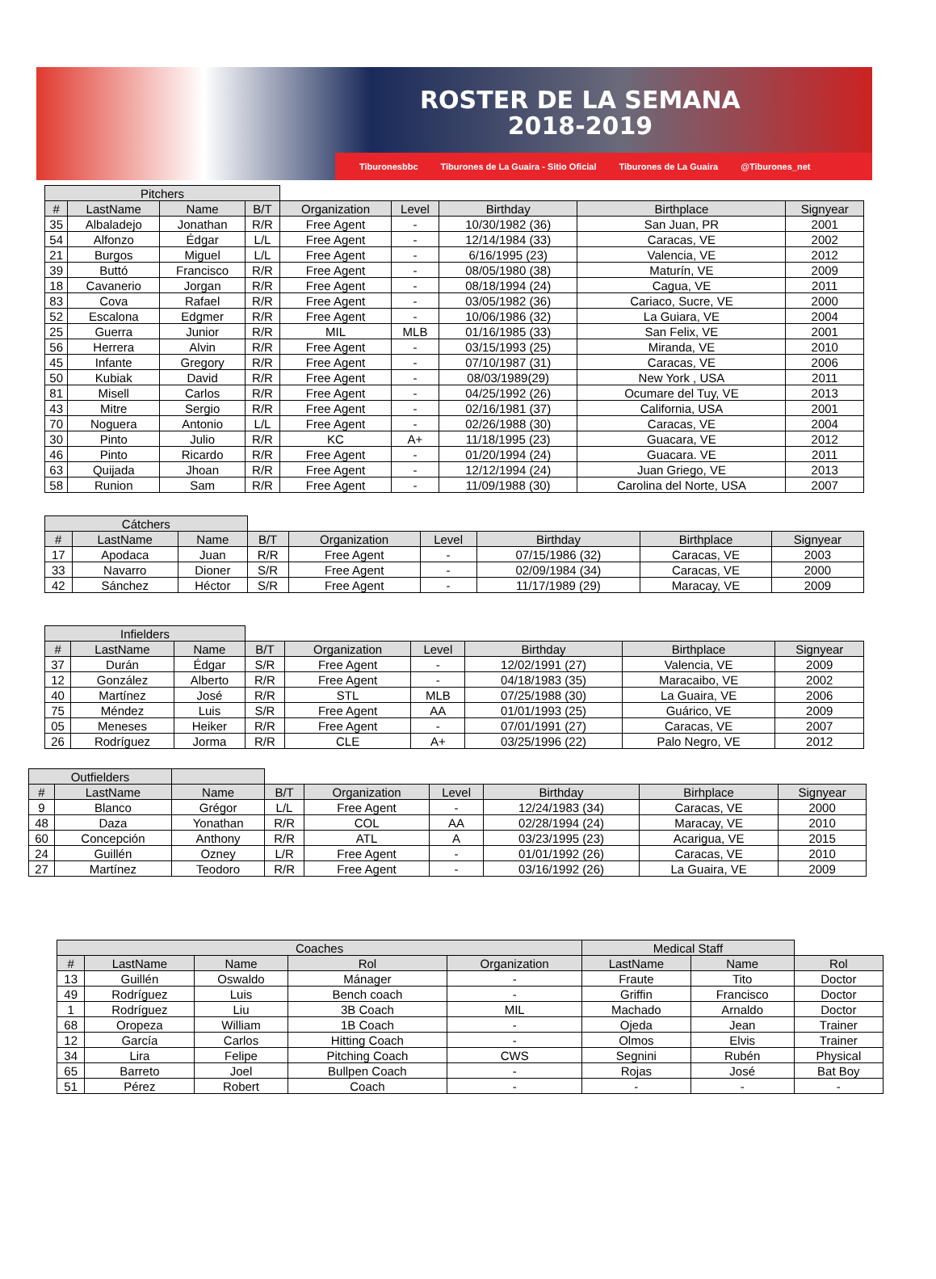ROSTER DE LA SEMANA
2018-2019
Tiburonesbbc Tiburones de La Guaira - Sitio Oficial Tiburones de La Guaira @Tiburones_net
| Pitchers | | | | | | | | |
| # | LastName | Name | B/T | Organization | Level | Birthday | Birthplace | Signyear |
| 35 | Albaladejo | Jonathan | R/R | Free Agent | - | 10/30/1982 (36) | San Juan, PR | 2001 |
| 54 | Alfonzo | Édgar | L/L | Free Agent | - | 12/14/1984 (33) | Caracas, VE | 2002 |
| 21 | Burgos | Miguel | L/L | Free Agent | - | 6/16/1995 (23) | Valencia, VE | 2012 |
| 39 | Buttó | Francisco | R/R | Free Agent | - | 08/05/1980 (38) | Maturín, VE | 2009 |
| 18 | Cavanerio | Jorgan | R/R | Free Agent | - | 08/18/1994 (24) | Cagua, VE | 2011 |
| 83 | Cova | Rafael | R/R | Free Agent | - | 03/05/1982 (36) | Cariaco, Sucre, VE | 2000 |
| 52 | Escalona | Edgmer | R/R | Free Agent | - | 10/06/1986 (32) | La Guiara, VE | 2004 |
| 25 | Guerra | Junior | R/R | MIL | MLB | 01/16/1985 (33) | San Felix, VE | 2001 |
| 56 | Herrera | Alvin | R/R | Free Agent | - | 03/15/1993 (25) | Miranda, VE | 2010 |
| 45 | Infante | Gregory | R/R | Free Agent | - | 07/10/1987 (31) | Caracas, VE | 2006 |
| 50 | Kubiak | David | R/R | Free Agent | - | 08/03/1989(29) | New York , USA | 2011 |
| 81 | Misell | Carlos | R/R | Free Agent | - | 04/25/1992 (26) | Ocumare del Tuy, VE | 2013 |
| 43 | Mitre | Sergio | R/R | Free Agent | - | 02/16/1981 (37) | California, USA | 2001 |
| 70 | Noguera | Antonio | L/L | Free Agent | - | 02/26/1988 (30) | Caracas, VE | 2004 |
| 30 | Pinto | Julio | R/R | KC | A+ | 11/18/1995 (23) | Guacara, VE | 2012 |
| 46 | Pinto | Ricardo | R/R | Free Agent | - | 01/20/1994 (24) | Guacara. VE | 2011 |
| 63 | Quijada | Jhoan | R/R | Free Agent | - | 12/12/1994 (24) | Juan Griego, VE | 2013 |
| 58 | Runion | Sam | R/R | Free Agent | - | 11/09/1988 (30) | Carolina del Norte, USA | 2007 |
| Cátchers | | | | | | | | |
| # | LastName | Name | B/T | Organization | Level | Birthday | Birthplace | Signyear |
| 17 | Apodaca | Juan | R/R | Free Agent | - | 07/15/1986 (32) | Caracas, VE | 2003 |
| 33 | Navarro | Dioner | S/R | Free Agent | - | 02/09/1984 (34) | Caracas, VE | 2000 |
| 42 | Sánchez | Héctor | S/R | Free Agent | - | 11/17/1989 (29) | Maracay, VE | 2009 |
| Infielders | | | | | | | | |
| # | LastName | Name | B/T | Organization | Level | Birthday | Birthplace | Signyear |
| 37 | Durán | Édgar | S/R | Free Agent | - | 12/02/1991 (27) | Valencia, VE | 2009 |
| 12 | González | Alberto | R/R | Free Agent | - | 04/18/1983 (35) | Maracaibo, VE | 2002 |
| 40 | Martínez | José | R/R | STL | MLB | 07/25/1988 (30) | La Guaira, VE | 2006 |
| 75 | Méndez | Luis | S/R | Free Agent | AA | 01/01/1993 (25) | Guárico, VE | 2009 |
| 05 | Meneses | Heiker | R/R | Free Agent | - | 07/01/1991 (27) | Caracas, VE | 2007 |
| 26 | Rodríguez | Jorma | R/R | CLE | A+ | 03/25/1996 (22) | Palo Negro, VE | 2012 |
| Outfielders | | | | | | | | |
| # | LastName | Name | B/T | Organization | Level | Birthday | Birhplace | Signyear |
| 9 | Blanco | Grégor | L/L | Free Agent | - | 12/24/1983 (34) | Caracas, VE | 2000 |
| 48 | Daza | Yonathan | R/R | COL | AA | 02/28/1994 (24) | Maracay, VE | 2010 |
| 60 | Concepción | Anthony | R/R | ATL | A | 03/23/1995 (23) | Acarigua, VE | 2015 |
| 24 | Guillén | Ozney | L/R | Free Agent | - | 01/01/1992 (26) | Caracas, VE | 2010 |
| 27 | Martínez | Teodoro | R/R | Free Agent | - | 03/16/1992 (26) | La Guaira, VE | 2009 |
| Coaches | | | | | Medical Staff | | |
| # | LastName | Name | Rol | Organization | LastName | Name | Rol |
| 13 | Guillén | Oswaldo | Mánager | - | Fraute | Tito | Doctor |
| 49 | Rodríguez | Luis | Bench coach | - | Griffin | Francisco | Doctor |
| 1 | Rodríguez | Liu | 3B Coach | MIL | Machado | Arnaldo | Doctor |
| 68 | Oropeza | William | 1B Coach | - | Ojeda | Jean | Trainer |
| 12 | García | Carlos | Hitting Coach | - | Olmos | Elvis | Trainer |
| 34 | Lira | Felipe | Pitching Coach | CWS | Segnini | Rubén | Physical |
| 65 | Barreto | Joel | Bullpen Coach | - | Rojas | José | Bat Boy |
| 51 | Pérez | Robert | Coach | - | - | - | - |